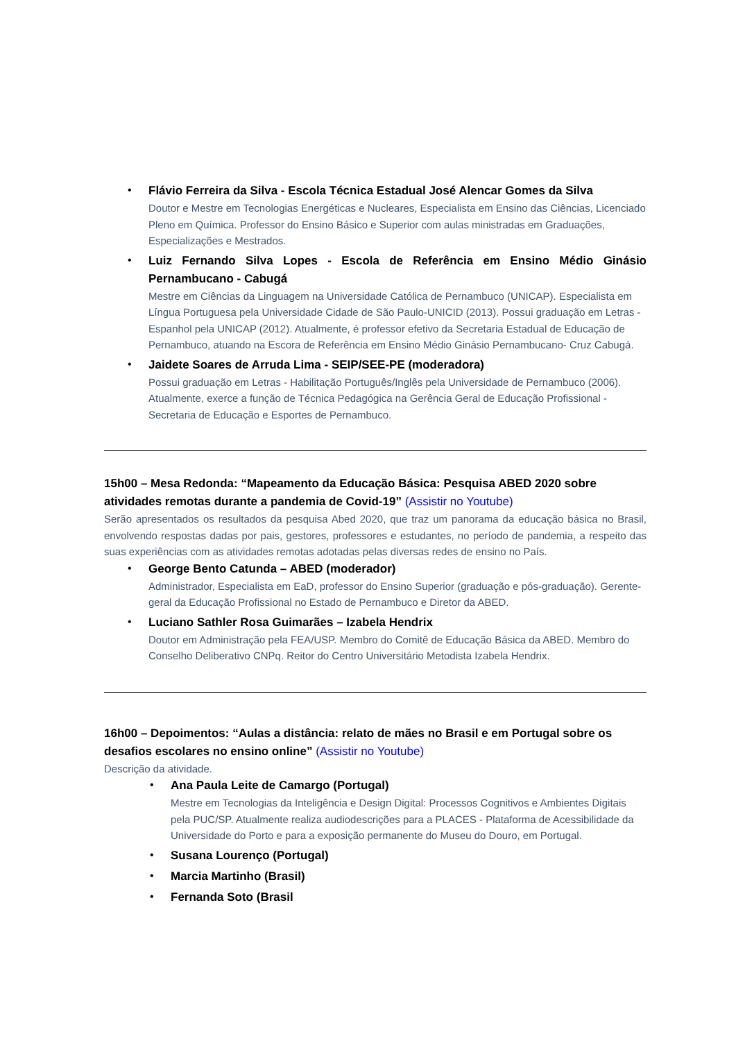•
Flávio Ferreira da Silva - Escola Técnica Estadual José Alencar Gomes da Silva
Doutor e Mestre em Tecnologias Energéticas e Nucleares, Especialista em Ensino das Ciências, Licenciado Pleno em Química. Professor do Ensino Básico e Superior com aulas ministradas em Graduações, Especializações e Mestrados.
•
Luiz Fernando Silva Lopes - Escola de Referência em Ensino Médio Ginásio Pernambucano - Cabugá
Mestre em Ciências da Linguagem na Universidade Católica de Pernambuco (UNICAP). Especialista em Língua Portuguesa pela Universidade Cidade de São Paulo-UNICID (2013). Possui graduação em Letras - Espanhol pela UNICAP (2012). Atualmente, é professor efetivo da Secretaria Estadual de Educação de Pernambuco, atuando na Escora de Referência em Ensino Médio Ginásio Pernambucano- Cruz Cabugá.
•
Jaidete Soares de Arruda Lima - SEIP/SEE-PE (moderadora)
Possui graduação em Letras - Habilitação Português/Inglês pela Universidade de Pernambuco (2006). Atualmente, exerce a função de Técnica Pedagógica na Gerência Geral de Educação Profissional - Secretaria de Educação e Esportes de Pernambuco.
15h00 – Mesa Redonda: “Mapeamento da Educação Básica: Pesquisa ABED 2020 sobre atividades remotas durante a pandemia de Covid-19” (Assistir no Youtube)
Serão apresentados os resultados da pesquisa Abed 2020, que traz um panorama da educação básica no Brasil, envolvendo respostas dadas por pais, gestores, professores e estudantes, no período de pandemia, a respeito das suas experiências com as atividades remotas adotadas pelas diversas redes de ensino no País.
•
George Bento Catunda – ABED (moderador)
Administrador, Especialista em EaD, professor do Ensino Superior (graduação e pós-graduação). Gerente-geral da Educação Profissional no Estado de Pernambuco e Diretor da ABED.
•
Luciano Sathler Rosa Guimarães – Izabela Hendrix
Doutor em Administração pela FEA/USP. Membro do Comitê de Educação Básica da ABED. Membro do Conselho Deliberativo CNPq. Reitor do Centro Universitário Metodista Izabela Hendrix.
16h00 – Depoimentos: “Aulas a distância: relato de mães no Brasil e em Portugal sobre os desafios escolares no ensino online” (Assistir no Youtube)
Descrição da atividade.
•
Ana Paula Leite de Camargo (Portugal)
Mestre em Tecnologias da Inteligência e Design Digital: Processos Cognitivos e Ambientes Digitais pela PUC/SP. Atualmente realiza audiodescrições para a PLACES - Plataforma de Acessibilidade da Universidade do Porto e para a exposição permanente do Museu do Douro, em Portugal.
•
Susana Lourenço (Portugal)
•
Marcia Martinho (Brasil)
•
Fernanda Soto (Brasil